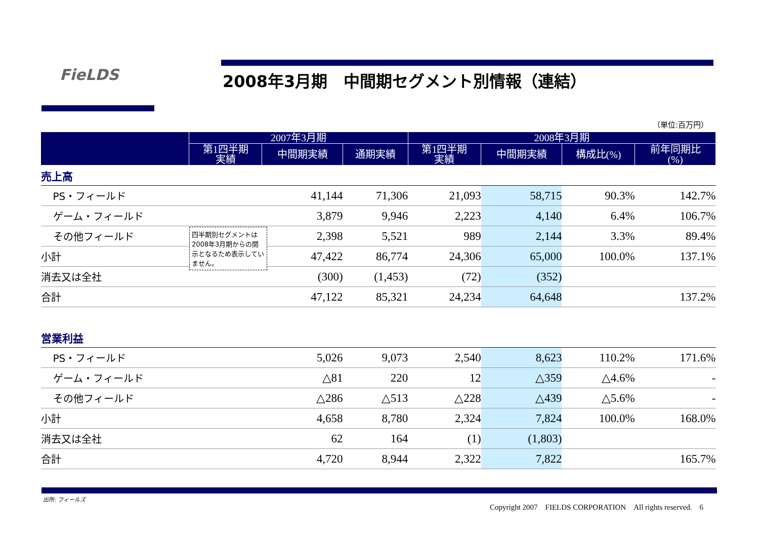FieLDS
2008年3月期　中間期セグメント別情報（連結）
（単位:百万円）
| | 2007年3月期 | | | 2008年3月期 | | | |
| --- | --- | --- | --- | --- | --- | --- | --- |
| | 第1四半期 実績 | 中間期実績 | 通期実績 | 第1四半期 実績 | 中間期実績 | 構成比(%) | 前年同期比 (%) |
| 売上高 | | | | | | | |
| PS・フィールド | | 41,144 | 71,306 | 21,093 | 58,715 | 90.3% | 142.7% |
| ゲーム・フィールド | | 3,879 | 9,946 | 2,223 | 4,140 | 6.4% | 106.7% |
| その他フィールド | | 2,398 | 5,521 | 989 | 2,144 | 3.3% | 89.4% |
| 小計 | | 47,422 | 86,774 | 24,306 | 65,000 | 100.0% | 137.1% |
| 消去又は全社 | | (300) | (1,453) | (72) | (352) | | |
| 合計 | | 47,122 | 85,321 | 24,234 | 64,648 | | 137.2% |
| 営業利益 | | | | | | | |
| PS・フィールド | | 5,026 | 9,073 | 2,540 | 8,623 | 110.2% | 171.6% |
| ゲーム・フィールド | | △81 | 220 | 12 | △359 | △4.6% | - |
| その他フィールド | | △286 | △513 | △228 | △439 | △5.6% | - |
| 小計 | | 4,658 | 8,780 | 2,324 | 7,824 | 100.0% | 168.0% |
| 消去又は全社 | | 62 | 164 | (1) | (1,803) | | |
| 合計 | | 4,720 | 8,944 | 2,322 | 7,822 | | 165.7% |
四半期別セグメントは2008年3月期からの開示となるため表示していません。
出所: フィールズ
Copyright 2007　FIELDS CORPORATION　All rights reserved.　6